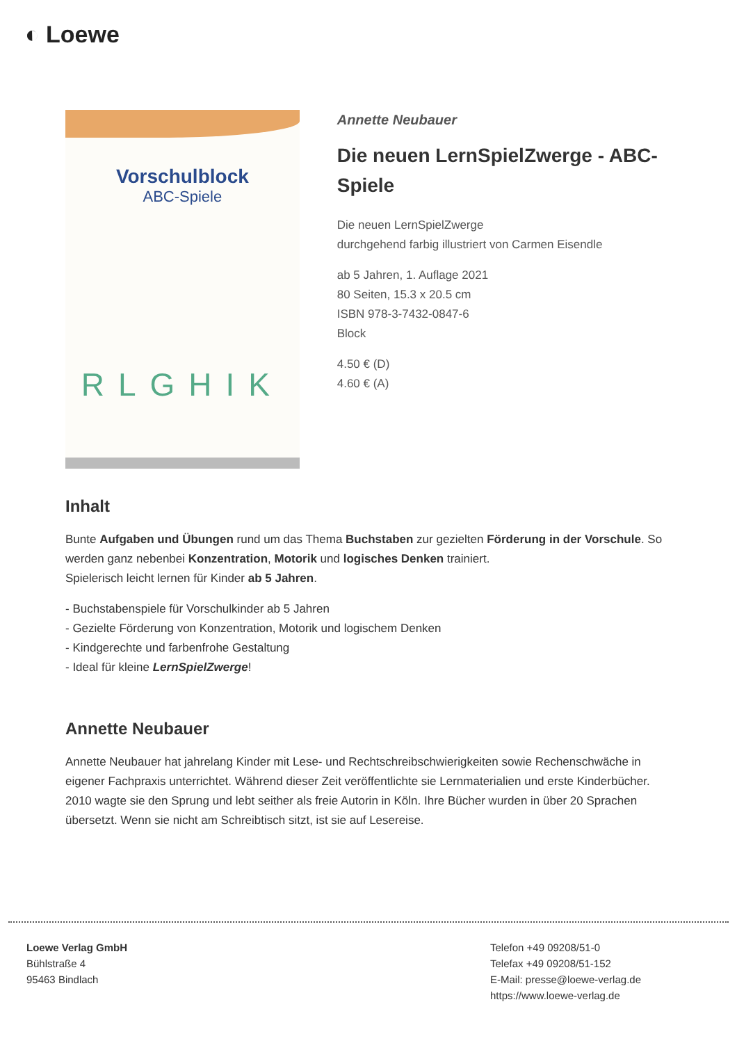◐ Loewe
Vorschulblock
ABC-Spiele
RLGHIK
Annette Neubauer
Die neuen LernSpielZwerge - ABC-Spiele
Die neuen LernSpielZwerge
durchgehend farbig illustriert von Carmen Eisendle
ab 5 Jahren, 1. Auflage 2021
80 Seiten, 15.3 x 20.5 cm
ISBN 978-3-7432-0847-6
Block
4.50 € (D)
4.60 € (A)
Inhalt
Bunte Aufgaben und Übungen rund um das Thema Buchstaben zur gezielten Förderung in der Vorschule. So werden ganz nebenbei Konzentration, Motorik und logisches Denken trainiert.
Spielerisch leicht lernen für Kinder ab 5 Jahren.
- Buchstabenspiele für Vorschulkinder ab 5 Jahren
- Gezielte Förderung von Konzentration, Motorik und logischem Denken
- Kindgerechte und farbenfrohe Gestaltung
- Ideal für kleine LernSpielZwerge!
Annette Neubauer
Annette Neubauer hat jahrelang Kinder mit Lese- und Rechtschreibschwierigkeiten sowie Rechenschwäche in eigener Fachpraxis unterrichtet. Während dieser Zeit veröffentlichte sie Lernmaterialien und erste Kinderbücher. 2010 wagte sie den Sprung und lebt seither als freie Autorin in Köln. Ihre Bücher wurden in über 20 Sprachen übersetzt. Wenn sie nicht am Schreibtisch sitzt, ist sie auf Lesereise.
Loewe Verlag GmbH
Bühlstraße 4
95463 Bindlach
Telefon +49 09208/51-0
Telefax +49 09208/51-152
E-Mail: presse@loewe-verlag.de
https://www.loewe-verlag.de